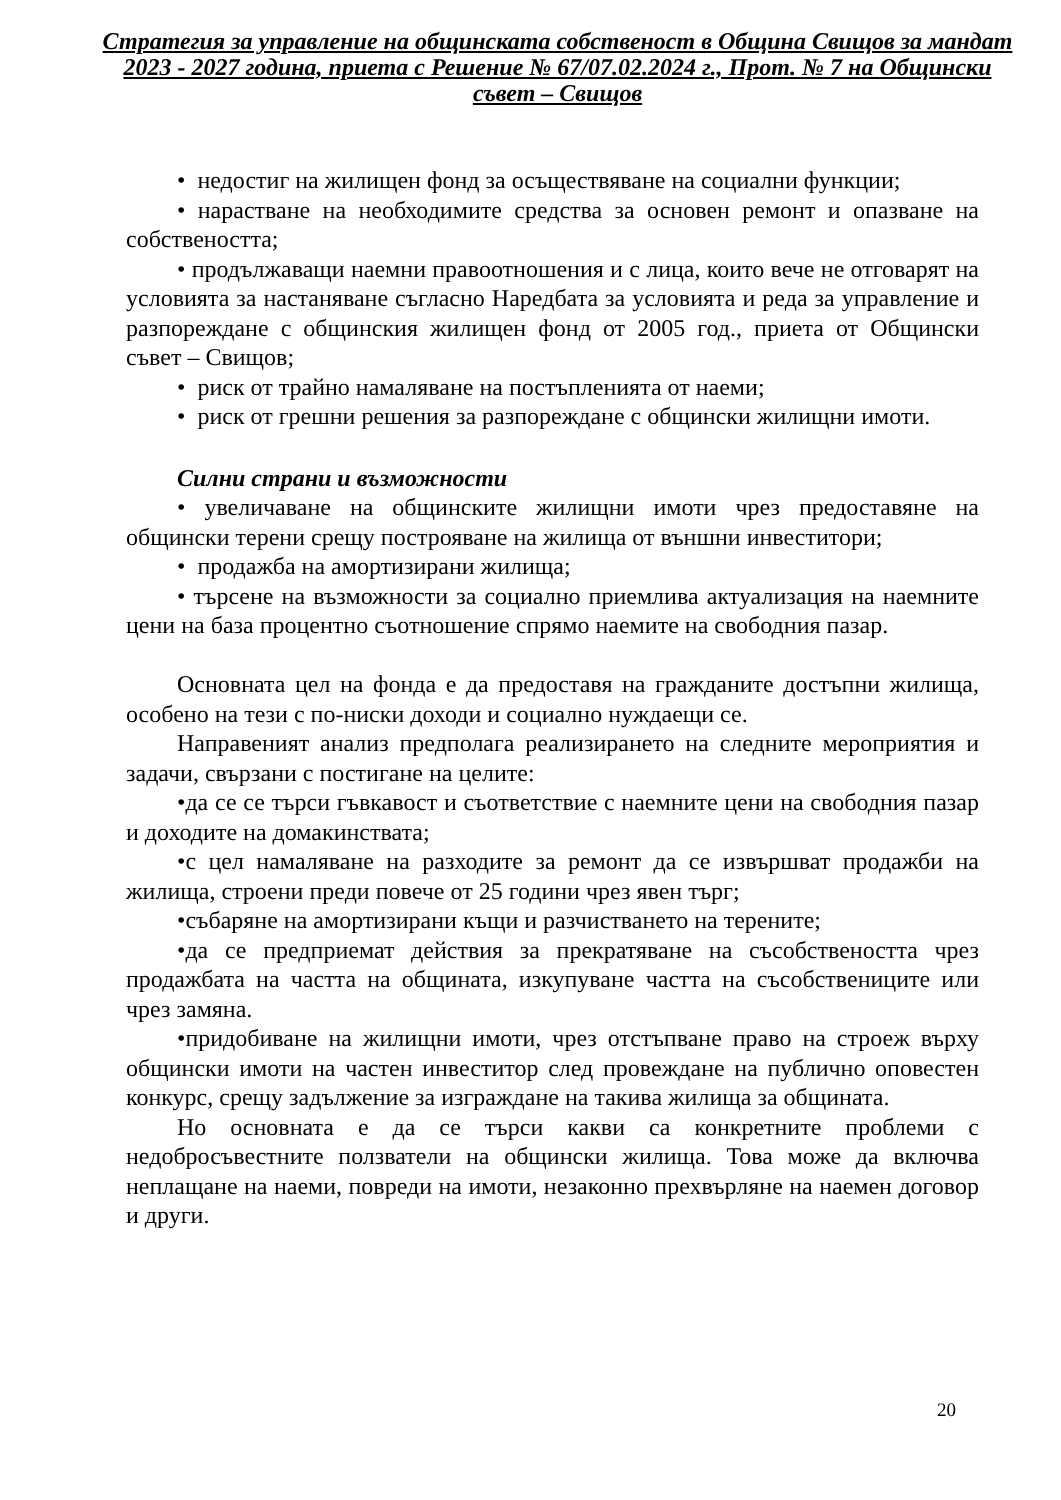Стратегия за управление на общинската собственост в Община Свищов за мандат 2023 - 2027 година, приета с Решение № 67/07.02.2024 г., Прот. № 7 на Общински съвет – Свищов
• недостиг на жилищен фонд за осъществяване на социални функции;
• нарастване на необходимите средства за основен ремонт и опазване на собствеността;
• продължаващи наемни правоотношения и с лица, които вече не отговарят на условията за настаняване съгласно Наредбата за условията и реда за управление и разпореждане с общинския жилищен фонд от 2005 год., приета от Общински съвет – Свищов;
• риск от трайно намаляване на постъпленията от наеми;
• риск от грешни решения за разпореждане с общински жилищни имоти.
Силни страни и възможности
• увеличаване на общинските жилищни имоти чрез предоставяне на общински терени срещу построяване на жилища от външни инвеститори;
• продажба на амортизирани жилища;
• търсене на възможности за социално приемлива актуализация на наемните цени на база процентно съотношение спрямо наемите на свободния пазар.
Основната цел на фонда е да предоставя на гражданите достъпни жилища, особено на тези с по-ниски доходи и социално нуждаещи се.
Направеният анализ предполага реализирането на следните мероприятия и задачи, свързани с постигане на целите:
•да се се търси гъвкавост и съответствие с наемните цени на свободния пазар и доходите на домакинствата;
•с цел намаляване на разходите за ремонт да се извършват продажби на жилища, строени преди повече от 25 години чрез явен търг;
•събаряне на амортизирани къщи и разчистването на терените;
•да се предприемат действия за прекратяване на съсобствеността чрез продажбата на частта на общината, изкупуване частта на съсобствениците или чрез замяна.
•придобиване на жилищни имоти, чрез отстъпване право на строеж върху общински имоти на частен инвеститор след провеждане на публично оповестен конкурс, срещу задължение за изграждане на такива жилища за общината.
Но основната е да се търси какви са конкретните проблеми с недобросъвестните ползватели на общински жилища. Това може да включва неплащане на наеми, повреди на имоти, незаконно прехвърляне на наемен договор и други.
20